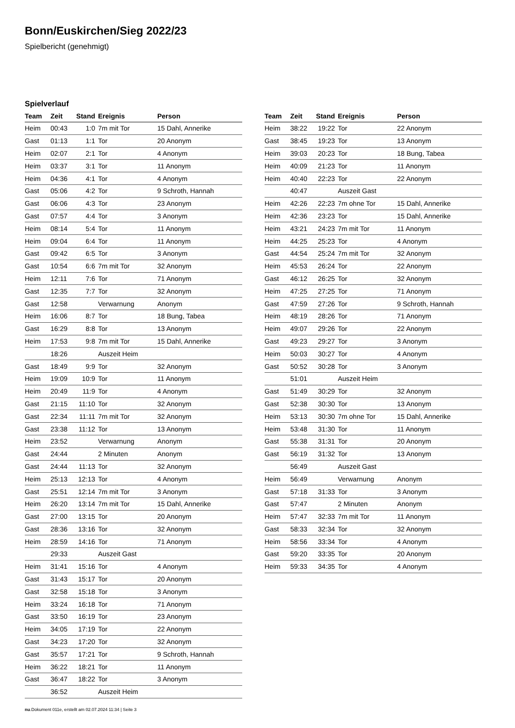Bonn/Euskirchen/Sieg 2022/23
Spielbericht (genehmigt)
Spielverlauf
| Team | Zeit | Stand | Ereignis | Person |
| --- | --- | --- | --- | --- |
| Heim | 00:43 | 1:0 | 7m mit Tor | 15 Dahl, Annerike |
| Gast | 01:13 | 1:1 | Tor | 20 Anonym |
| Heim | 02:07 | 2:1 | Tor | 4 Anonym |
| Heim | 03:37 | 3:1 | Tor | 11 Anonym |
| Heim | 04:36 | 4:1 | Tor | 4 Anonym |
| Gast | 05:06 | 4:2 | Tor | 9 Schroth, Hannah |
| Gast | 06:06 | 4:3 | Tor | 23 Anonym |
| Gast | 07:57 | 4:4 | Tor | 3 Anonym |
| Heim | 08:14 | 5:4 | Tor | 11 Anonym |
| Heim | 09:04 | 6:4 | Tor | 11 Anonym |
| Gast | 09:42 | 6:5 | Tor | 3 Anonym |
| Gast | 10:54 | 6:6 | 7m mit Tor | 32 Anonym |
| Heim | 12:11 | 7:6 | Tor | 71 Anonym |
| Gast | 12:35 | 7:7 | Tor | 32 Anonym |
| Gast | 12:58 | | Verwarnung | Anonym |
| Heim | 16:06 | 8:7 | Tor | 18 Bung, Tabea |
| Gast | 16:29 | 8:8 | Tor | 13 Anonym |
| Heim | 17:53 | 9:8 | 7m mit Tor | 15 Dahl, Annerike |
| | 18:26 | | Auszeit Heim | |
| Gast | 18:49 | 9:9 | Tor | 32 Anonym |
| Heim | 19:09 | 10:9 | Tor | 11 Anonym |
| Heim | 20:49 | 11:9 | Tor | 4 Anonym |
| Gast | 21:15 | 11:10 | Tor | 32 Anonym |
| Gast | 22:34 | 11:11 | 7m mit Tor | 32 Anonym |
| Gast | 23:38 | 11:12 | Tor | 13 Anonym |
| Heim | 23:52 | | Verwarnung | Anonym |
| Gast | 24:44 | | 2 Minuten | Anonym |
| Gast | 24:44 | 11:13 | Tor | 32 Anonym |
| Heim | 25:13 | 12:13 | Tor | 4 Anonym |
| Gast | 25:51 | 12:14 | 7m mit Tor | 3 Anonym |
| Heim | 26:20 | 13:14 | 7m mit Tor | 15 Dahl, Annerike |
| Gast | 27:00 | 13:15 | Tor | 20 Anonym |
| Gast | 28:36 | 13:16 | Tor | 32 Anonym |
| Heim | 28:59 | 14:16 | Tor | 71 Anonym |
| | 29:33 | | Auszeit Gast | |
| Heim | 31:41 | 15:16 | Tor | 4 Anonym |
| Gast | 31:43 | 15:17 | Tor | 20 Anonym |
| Gast | 32:58 | 15:18 | Tor | 3 Anonym |
| Heim | 33:24 | 16:18 | Tor | 71 Anonym |
| Gast | 33:50 | 16:19 | Tor | 23 Anonym |
| Heim | 34:05 | 17:19 | Tor | 22 Anonym |
| Gast | 34:23 | 17:20 | Tor | 32 Anonym |
| Gast | 35:57 | 17:21 | Tor | 9 Schroth, Hannah |
| Heim | 36:22 | 18:21 | Tor | 11 Anonym |
| Gast | 36:47 | 18:22 | Tor | 3 Anonym |
| | 36:52 | | Auszeit Heim | |
| Team | Zeit | Stand | Ereignis | Person |
| --- | --- | --- | --- | --- |
| Heim | 38:22 | 19:22 | Tor | 22 Anonym |
| Gast | 38:45 | 19:23 | Tor | 13 Anonym |
| Heim | 39:03 | 20:23 | Tor | 18 Bung, Tabea |
| Heim | 40:09 | 21:23 | Tor | 11 Anonym |
| Heim | 40:40 | 22:23 | Tor | 22 Anonym |
| | 40:47 | | Auszeit Gast | |
| Heim | 42:26 | 22:23 | 7m ohne Tor | 15 Dahl, Annerike |
| Heim | 42:36 | 23:23 | Tor | 15 Dahl, Annerike |
| Heim | 43:21 | 24:23 | 7m mit Tor | 11 Anonym |
| Heim | 44:25 | 25:23 | Tor | 4 Anonym |
| Gast | 44:54 | 25:24 | 7m mit Tor | 32 Anonym |
| Heim | 45:53 | 26:24 | Tor | 22 Anonym |
| Gast | 46:12 | 26:25 | Tor | 32 Anonym |
| Heim | 47:25 | 27:25 | Tor | 71 Anonym |
| Gast | 47:59 | 27:26 | Tor | 9 Schroth, Hannah |
| Heim | 48:19 | 28:26 | Tor | 71 Anonym |
| Heim | 49:07 | 29:26 | Tor | 22 Anonym |
| Gast | 49:23 | 29:27 | Tor | 3 Anonym |
| Heim | 50:03 | 30:27 | Tor | 4 Anonym |
| Gast | 50:52 | 30:28 | Tor | 3 Anonym |
| | 51:01 | | Auszeit Heim | |
| Gast | 51:49 | 30:29 | Tor | 32 Anonym |
| Gast | 52:38 | 30:30 | Tor | 13 Anonym |
| Heim | 53:13 | 30:30 | 7m ohne Tor | 15 Dahl, Annerike |
| Heim | 53:48 | 31:30 | Tor | 11 Anonym |
| Gast | 55:38 | 31:31 | Tor | 20 Anonym |
| Gast | 56:19 | 31:32 | Tor | 13 Anonym |
| | 56:49 | | Auszeit Gast | |
| Heim | 56:49 | | Verwarnung | Anonym |
| Gast | 57:18 | 31:33 | Tor | 3 Anonym |
| Gast | 57:47 | | 2 Minuten | Anonym |
| Heim | 57:47 | 32:33 | 7m mit Tor | 11 Anonym |
| Gast | 58:33 | 32:34 | Tor | 32 Anonym |
| Heim | 58:56 | 33:34 | Tor | 4 Anonym |
| Gast | 59:20 | 33:35 | Tor | 20 Anonym |
| Heim | 59:33 | 34:35 | Tor | 4 Anonym |
nu.Dokument 011e, erstellt am 02.07.2024 11:34 | Seite 3